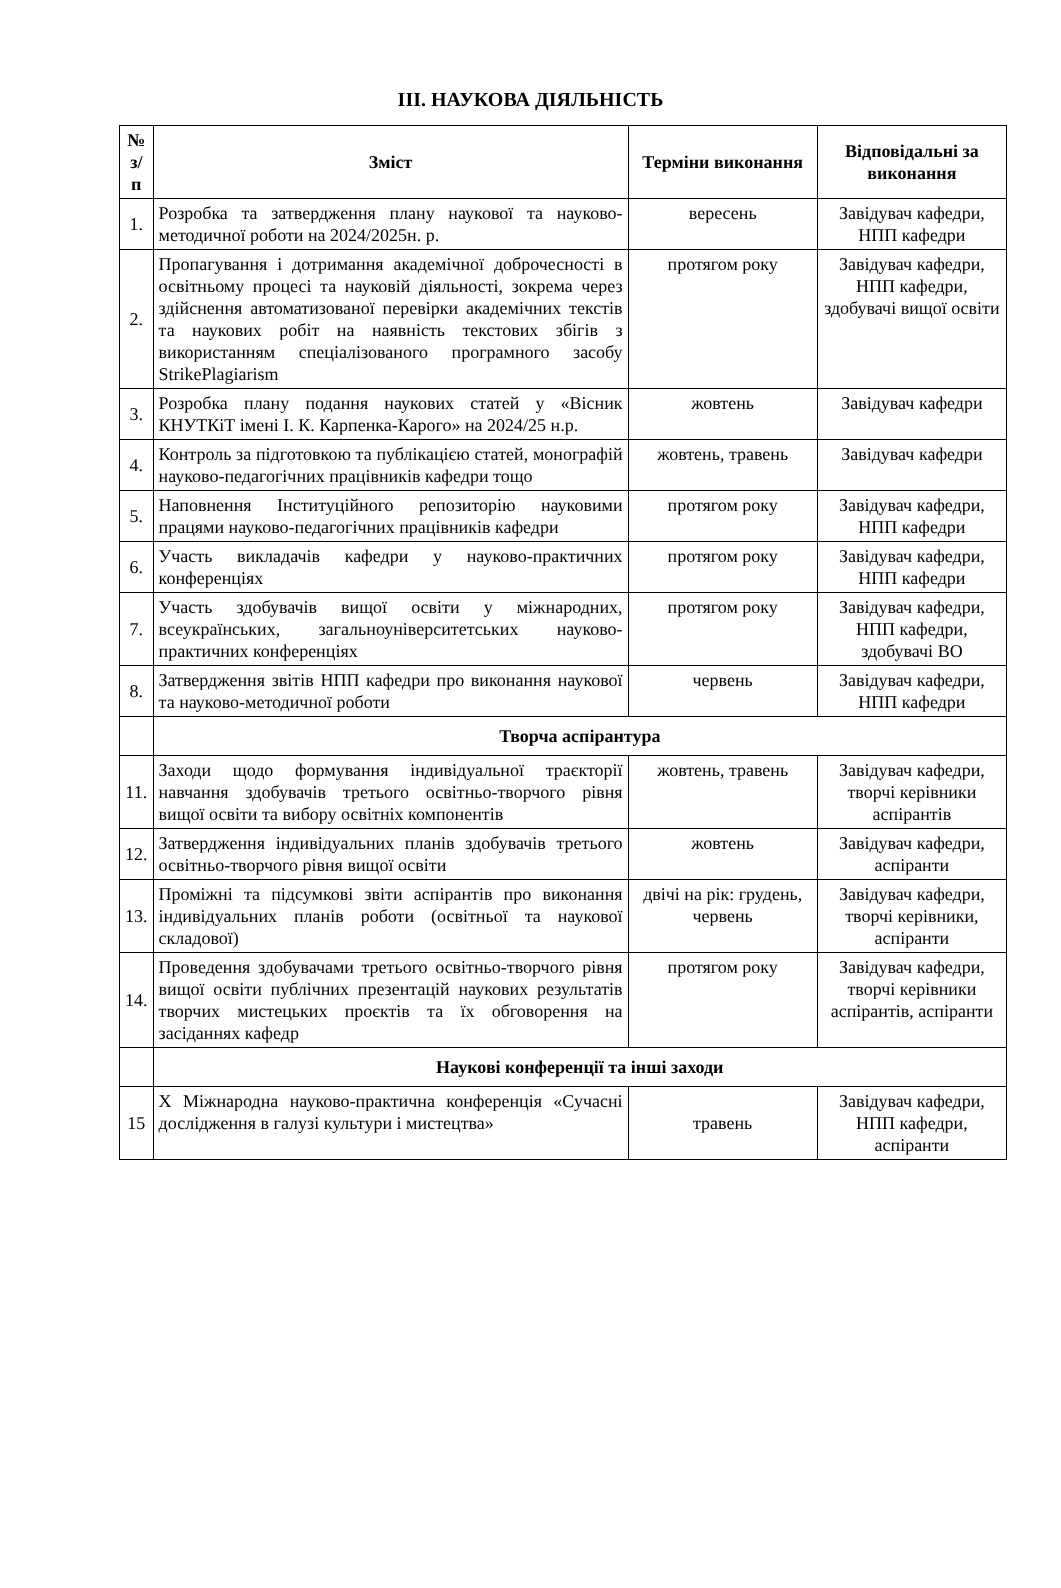ІІІ. НАУКОВА ДІЯЛЬНІСТЬ
| № з/п | Зміст | Терміни виконання | Відповідальні за виконання |
| --- | --- | --- | --- |
| 1. | Розробка та затвердження плану наукової та науково-методичної роботи на 2024/2025н. р. | вересень | Завідувач кафедри, НПП кафедри |
| 2. | Пропагування і дотримання академічної доброчесності в освітньому процесі та науковій діяльності, зокрема через здійснення автоматизованої перевірки академічних текстів та наукових робіт на наявність текстових збігів з використанням спеціалізованого програмного засобу StrikePlagiarism | протягом року | Завідувач кафедри, НПП кафедри, здобувачі вищої освіти |
| 3. | Розробка плану подання наукових статей у «Вісник КНУТКіТ імені І. К. Карпенка-Карого» на 2024/25 н.р. | жовтень | Завідувач кафедри |
| 4. | Контроль за підготовкою та публікацією статей, монографій науково-педагогічних працівників кафедри тощо | жовтень, травень | Завідувач кафедри |
| 5. | Наповнення Інституційного репозиторію науковими працями науково-педагогічних працівників кафедри | протягом року | Завідувач кафедри, НПП кафедри |
| 6. | Участь викладачів кафедри у науково-практичних конференціях | протягом року | Завідувач кафедри, НПП кафедри |
| 7. | Участь здобувачів вищої освіти у міжнародних, всеукраїнських, загальноуніверситетських науково-практичних конференціях | протягом року | Завідувач кафедри, НПП кафедри, здобувачі ВО |
| 8. | Затвердження звітів НПП кафедри про виконання наукової та науково-методичної роботи | червень | Завідувач кафедри, НПП кафедри |
| | Творча аспірантура | | |
| 11. | Заходи щодо формування індивідуальної траєкторії навчання здобувачів третього освітньо-творчого рівня вищої освіти та вибору освітніх компонентів | жовтень, травень | Завідувач кафедри, творчі керівники аспірантів |
| 12. | Затвердження індивідуальних планів здобувачів третього освітньо-творчого рівня вищої освіти | жовтень | Завідувач кафедри, аспіранти |
| 13. | Проміжні та підсумкові звіти аспірантів про виконання індивідуальних планів роботи (освітньої та наукової складової) | двічі на рік: грудень, червень | Завідувач кафедри, творчі керівники, аспіранти |
| 14. | Проведення здобувачами третього освітньо-творчого рівня вищої освіти публічних презентацій наукових результатів творчих мистецьких проєктів та їх обговорення на засіданнях кафедр | протягом року | Завідувач кафедри, творчі керівники аспірантів, аспіранти |
| | Наукові конференції та інші заходи | | |
| 15 | X Міжнародна науково-практична конференція «Сучасні дослідження в галузі культури і мистецтва» | травень | Завідувач кафедри, НПП кафедри, аспіранти |